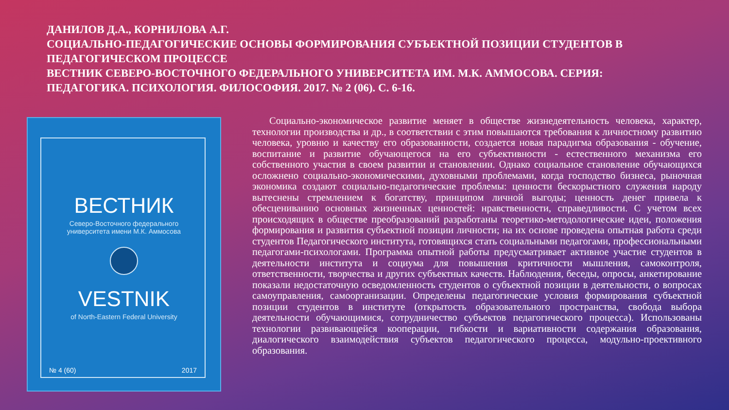ДАНИЛОВ Д.А., КОРНИЛОВА А.Г.
СОЦИАЛЬНО-ПЕДАГОГИЧЕСКИЕ ОСНОВЫ ФОРМИРОВАНИЯ СУБЪЕКТНОЙ ПОЗИЦИИ СТУДЕНТОВ В ПЕДАГОГИЧЕСКОМ ПРОЦЕССЕ
ВЕСТНИК СЕВЕРО-ВОСТОЧНОГО ФЕДЕРАЛЬНОГО УНИВЕРСИТЕТА ИМ. М.К. АММОСОВА. СЕРИЯ: ПЕДАГОГИКА. ПСИХОЛОГИЯ. ФИЛОСОФИЯ. 2017. № 2 (06). С. 6-16.
ВЕСТНИК
Северо-Восточного федерального
университета имени М.К. Аммосова
VESTNIK
of North-Eastern Federal University
№ 4 (60) 2017
Социально-экономическое развитие меняет в обществе жизнедеятельность человека, характер, технологии производства и др., в соответствии с этим повышаются требования к личностному развитию человека, уровню и качеству его образованности, создается новая парадигма образования - обучение, воспитание и развитие обучающегося на его субъективности - естественного механизма его собственного участия в своем развитии и становлении. Однако социальное становление обучающихся осложнено социально-экономическими, духовными проблемами, когда господство бизнеса, рыночная экономика создают социально-педагогические проблемы: ценности бескорыстного служения народу вытеснены стремлением к богатству, принципом личной выгоды; ценность денег привела к обесцениванию основных жизненных ценностей: нравственности, справедливости. С учетом всех происходящих в обществе преобразований разработаны теоретико-методологические идеи, положения формирования и развития субъектной позиции личности; на их основе проведена опытная работа среди студентов Педагогического института, готовящихся стать социальными педагогами, профессиональными педагогами-психологами. Программа опытной работы предусматривает активное участие студентов в деятельности института и социума для повышения критичности мышления, самоконтроля, ответственности, творчества и других субъектных качеств. Наблюдения, беседы, опросы, анкетирование показали недостаточную осведомленность студентов о субъектной позиции в деятельности, о вопросах самоуправления, самоорганизации. Определены педагогические условия формирования субъектной позиции студентов в институте (открытость образовательного пространства, свобода выбора деятельности обучающимися, сотрудничество субъектов педагогического процесса). Использованы технологии развивающейся кооперации, гибкости и вариативности содержания образования, диалогического взаимодействия субъектов педагогического процесса, модульно-проективного образования.